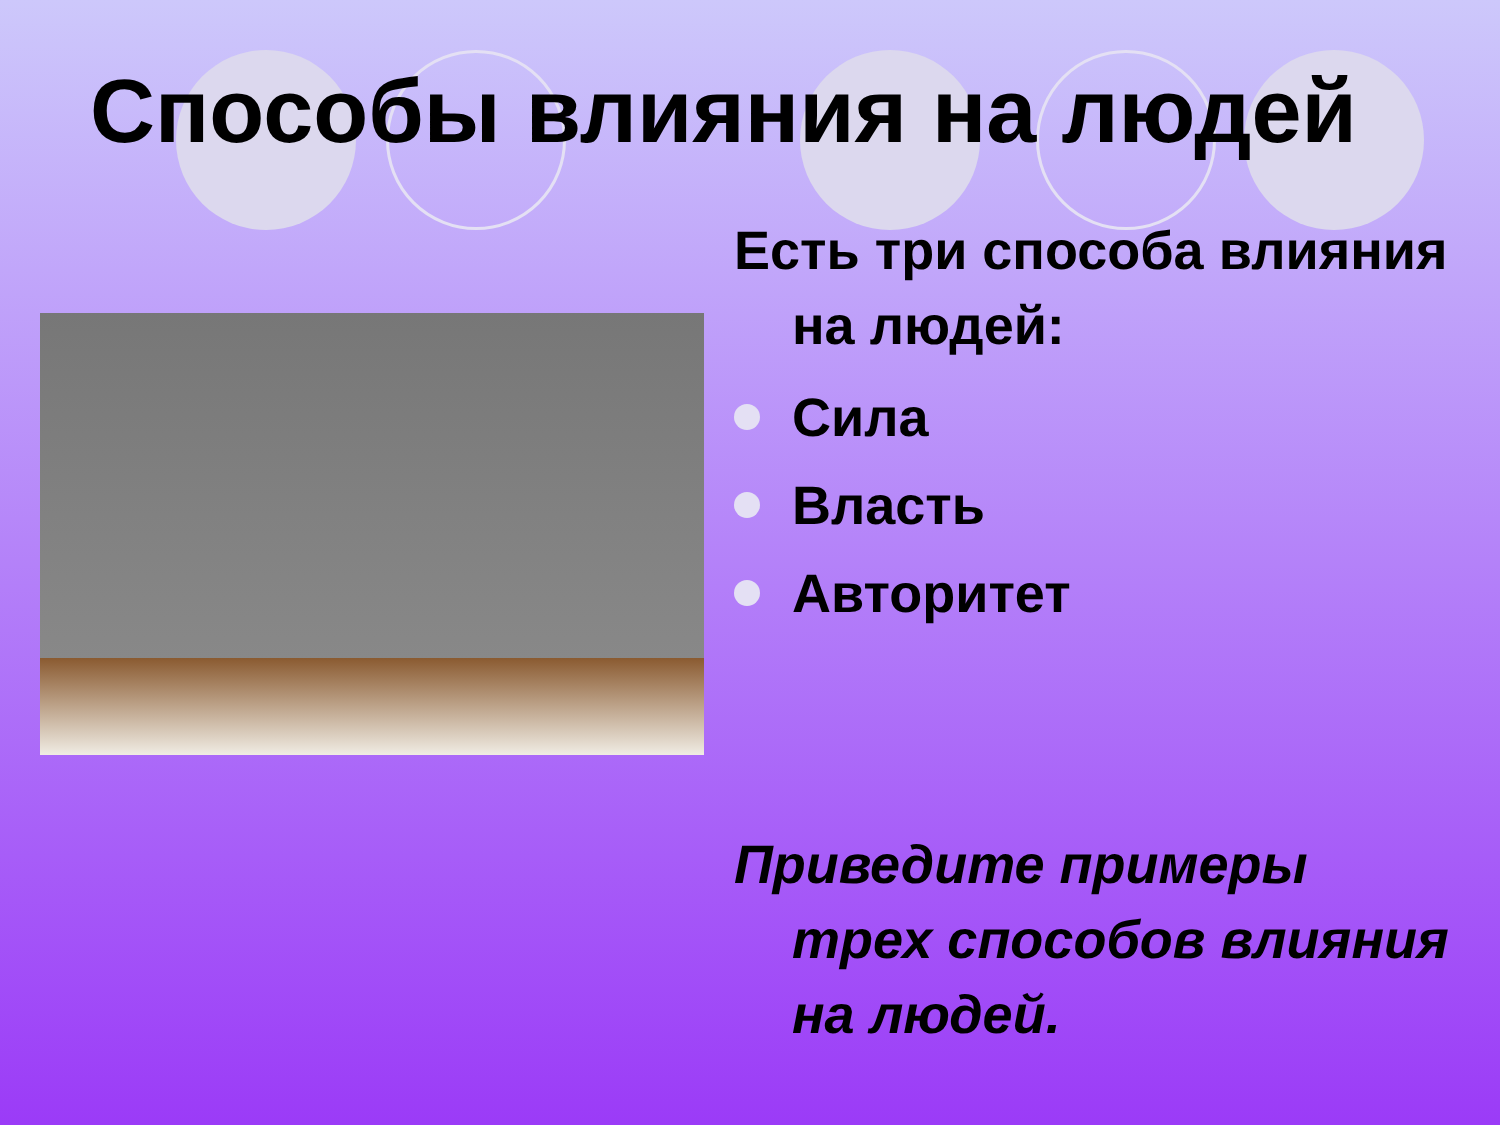Способы влияния на людей
Есть три способа влияния на людей:
Сила
Власть
Авторитет
Приведите примеры трех способов влияния на людей.